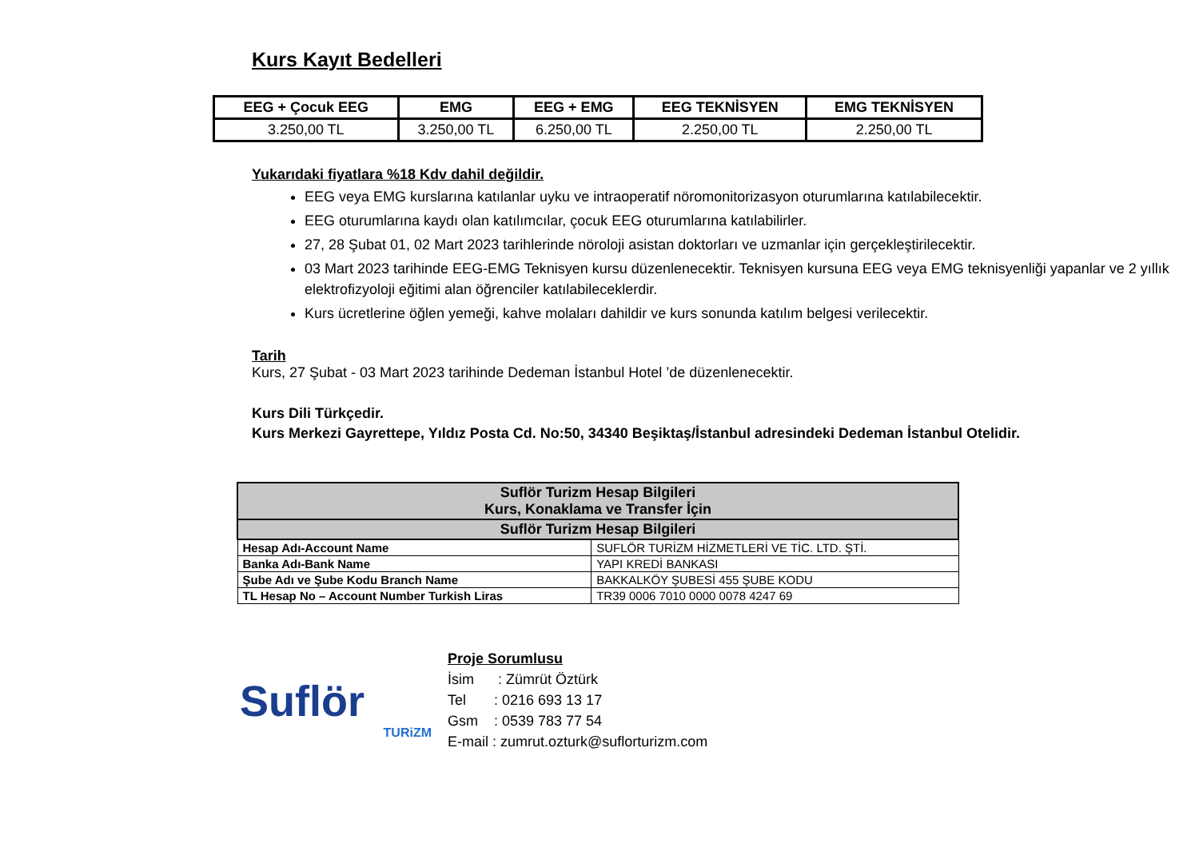Kurs Kayıt Bedelleri
| EEG + Çocuk EEG | EMG | EEG + EMG | EEG TEKNİSYEN | EMG TEKNİSYEN |
| --- | --- | --- | --- | --- |
| 3.250,00 TL | 3.250,00 TL | 6.250,00 TL | 2.250,00 TL | 2.250,00 TL |
Yukarıdaki fiyatlara %18 Kdv dahil değildir.
EEG veya EMG kurslarına katılanlar uyku ve intraoperatif nöromonitorizasyon oturumlarına katılabilecektir.
EEG oturumlarına kaydı olan katılımcılar, çocuk EEG oturumlarına katılabilirler.
27, 28 Şubat 01, 02 Mart 2023 tarihlerinde nöroloji asistan doktorları ve uzmanlar için gerçekleştirilecektir.
03 Mart 2023 tarihinde EEG-EMG Teknisyen kursu düzenlenecektir. Teknisyen kursuna EEG veya EMG teknisyenliği yapanlar ve 2 yıllık elektrofizyoloji eğitimi alan öğrenciler katılabileceklerdir.
Kurs ücretlerine öğlen yemeği, kahve molaları dahildir ve kurs sonunda katılım belgesi verilecektir.
Tarih
Kurs, 27 Şubat - 03 Mart 2023 tarihinde Dedeman İstanbul Hotel ’de düzenlenecektir.
Kurs Dili Türkçedir.
Kurs Merkezi Gayrettepe, Yıldız Posta Cd. No:50, 34340 Beşiktaş/İstanbul adresindeki Dedeman İstanbul Otelidir.
| Suflör Turizm Hesap Bilgileri Kurs, Konaklama ve Transfer İçin | |
| Suflör Turizm Hesap Bilgileri | |
| Hesap Adı-Account Name | SUFLÖR TURİZM HİZMETLERİ VE TİC. LTD. ŞTİ. |
| Banka Adı-Bank Name | YAPI KREDİ BANKASI |
| Şube Adı ve Şube Kodu Branch Name | BAKKALKÖY ŞUBESİ 455 ŞUBE KODU |
| TL Hesap No – Account Number Turkish Liras | TR39 0006 7010 0000 0078 4247 69 |
Suflör
TURiZM
Proje Sorumlusu
İsim : Zümrüt Öztürk
Tel : 0216 693 13 17
Gsm : 0539 783 77 54
E-mail : zumrut.ozturk@suflorturizm.com